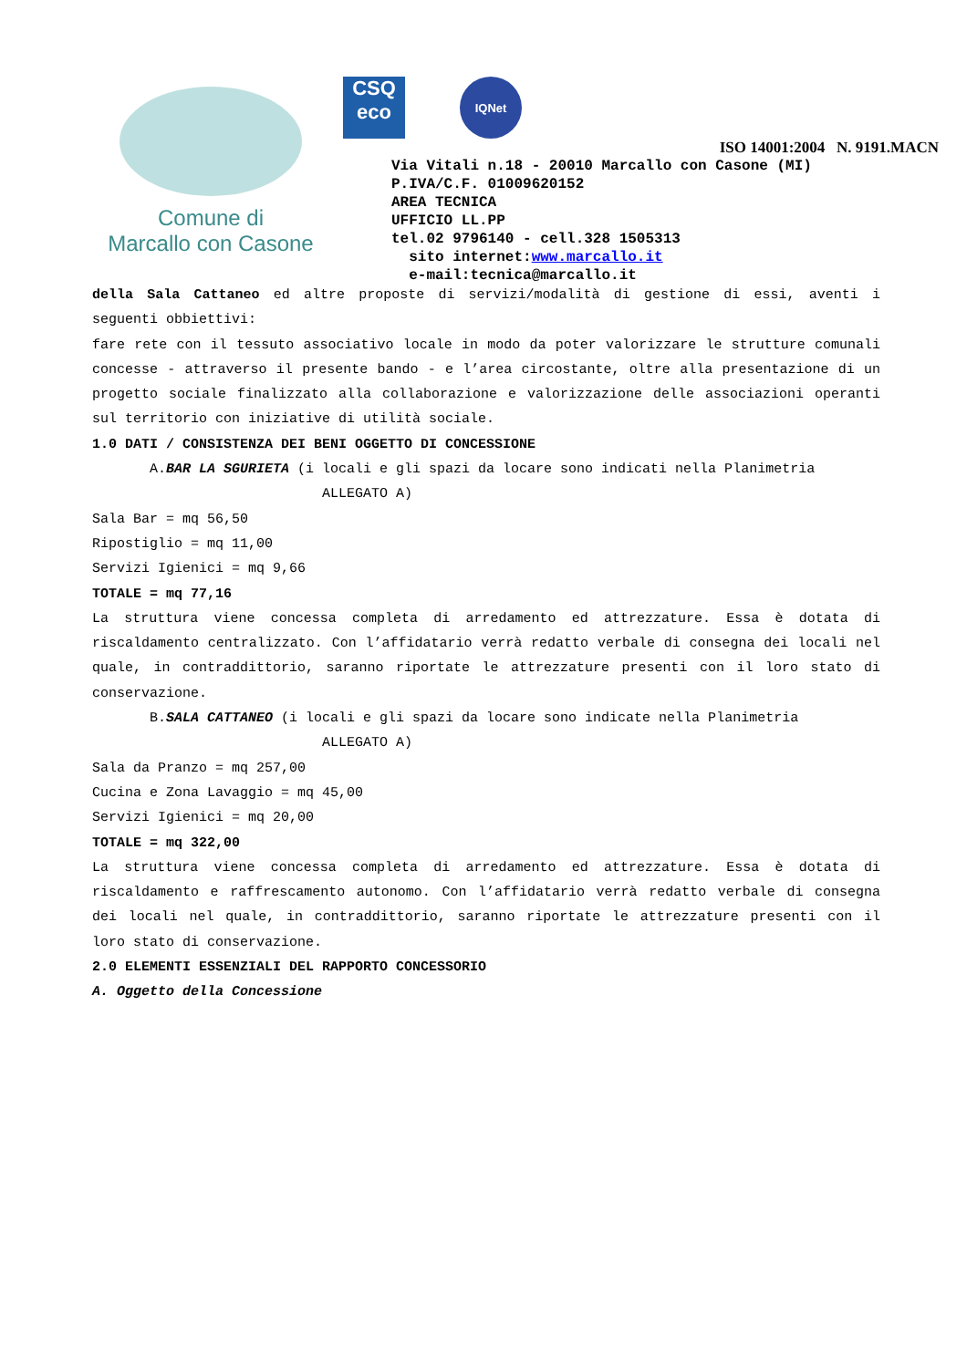Comune di
Marcallo con Casone
CSQ
eco
IQNet
ISO 14001:2004 N. 9191.MACN
Via Vitali n.18 - 20010 Marcallo con Casone (MI)
P.IVA/C.F. 01009620152
AREA TECNICA
UFFICIO LL.PP
tel.02 9796140 - cell.328 1505313
sito internet:www.marcallo.it
e-mail:tecnica@marcallo.it
della Sala Cattaneo ed altre proposte di servizi/modalità di gestione di essi, aventi i seguenti obbiettivi:
fare rete con il tessuto associativo locale in modo da poter valorizzare le strutture comunali concesse - attraverso il presente bando - e l’area circostante, oltre alla presentazione di un progetto sociale finalizzato alla collaborazione e valorizzazione delle associazioni operanti sul territorio con iniziative di utilità sociale.
1.0 DATI / CONSISTENZA DEI BENI OGGETTO DI CONCESSIONE
A.BAR LA SGURIETA (i locali e gli spazi da locare sono indicati nella Planimetria
ALLEGATO A)
Sala Bar = mq 56,50
Ripostiglio = mq 11,00
Servizi Igienici = mq 9,66
TOTALE = mq 77,16
La struttura viene concessa completa di arredamento ed attrezzature. Essa è dotata di riscaldamento centralizzato. Con l’affidatario verrà redatto verbale di consegna dei locali nel quale, in contraddittorio, saranno riportate le attrezzature presenti con il loro stato di conservazione.
B.SALA CATTANEO (i locali e gli spazi da locare sono indicate nella Planimetria
ALLEGATO A)
Sala da Pranzo = mq 257,00
Cucina e Zona Lavaggio = mq 45,00
Servizi Igienici = mq 20,00
TOTALE = mq 322,00
La struttura viene concessa completa di arredamento ed attrezzature. Essa è dotata di riscaldamento e raffrescamento autonomo. Con l’affidatario verrà redatto verbale di consegna dei locali nel quale, in contraddittorio, saranno riportate le attrezzature presenti con il loro stato di conservazione.
2.0 ELEMENTI ESSENZIALI DEL RAPPORTO CONCESSORIO
A. Oggetto della Concessione